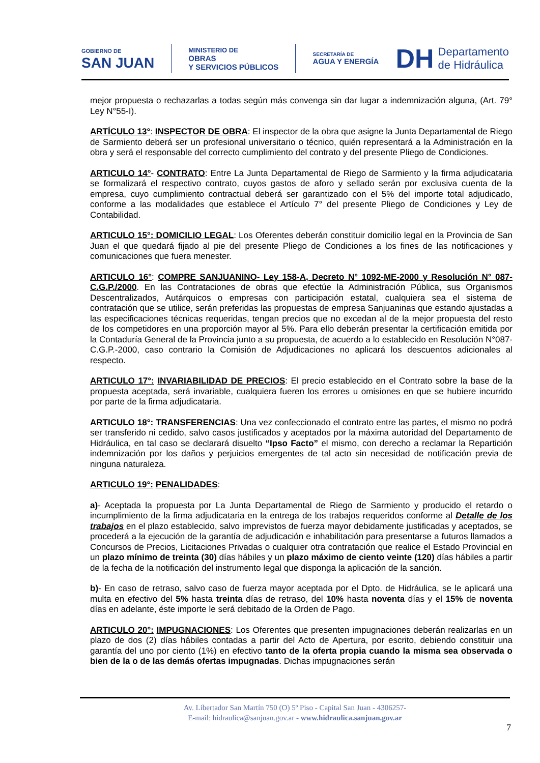GOBIERNO DE
SAN JUAN
MINISTERIO DE
OBRAS
Y SERVICIOS PÚBLICOS
SECRETARÍA DE
AGUA Y ENERGÍA
DH Departamento
de Hidráulica
mejor propuesta o rechazarlas a todas según más convenga sin dar lugar a indemnización alguna, (Art. 79° Ley N°55-I).
ARTÍCULO 13°: INSPECTOR DE OBRA: El inspector de la obra que asigne la Junta Departamental de Riego de Sarmiento deberá ser un profesional universitario o técnico, quién representará a la Administración en la obra y será el responsable del correcto cumplimiento del contrato y del presente Pliego de Condiciones.
ARTICULO 14°- CONTRATO: Entre La Junta Departamental de Riego de Sarmiento y la firma adjudicataria se formalizará el respectivo contrato, cuyos gastos de aforo y sellado serán por exclusiva cuenta de la empresa, cuyo cumplimiento contractual deberá ser garantizado con el 5% del importe total adjudicado, conforme a las modalidades que establece el Artículo 7° del presente Pliego de Condiciones y Ley de Contabilidad.
ARTICULO 15°: DOMICILIO LEGAL: Los Oferentes deberán constituir domicilio legal en la Provincia de San Juan el que quedará fijado al pie del presente Pliego de Condiciones a los fines de las notificaciones y comunicaciones que fuera menester.
ARTICULO 16°: COMPRE SANJUANINO- Ley 158-A, Decreto N° 1092-ME-2000 y Resolución N° 087- C.G.P./2000. En las Contrataciones de obras que efectúe la Administración Pública, sus Organismos Descentralizados, Autárquicos o empresas con participación estatal, cualquiera sea el sistema de contratación que se utilice, serán preferidas las propuestas de empresa Sanjuaninas que estando ajustadas a las especificaciones técnicas requeridas, tengan precios que no excedan al de la mejor propuesta del resto de los competidores en una proporción mayor al 5%. Para ello deberán presentar la certificación emitida por la Contaduría General de la Provincia junto a su propuesta, de acuerdo a lo establecido en Resolución N°087-C.G.P.-2000, caso contrario la Comisión de Adjudicaciones no aplicará los descuentos adicionales al respecto.
ARTICULO 17°: INVARIABILIDAD DE PRECIOS: El precio establecido en el Contrato sobre la base de la propuesta aceptada, será invariable, cualquiera fueren los errores u omisiones en que se hubiere incurrido por parte de la firma adjudicataria.
ARTICULO 18°: TRANSFERENCIAS: Una vez confeccionado el contrato entre las partes, el mismo no podrá ser transferido ni cedido, salvo casos justificados y aceptados por la máxima autoridad del Departamento de Hidráulica, en tal caso se declarará disuelto “Ipso Facto” el mismo, con derecho a reclamar la Repartición indemnización por los daños y perjuicios emergentes de tal acto sin necesidad de notificación previa de ninguna naturaleza.
ARTICULO 19°: PENALIDADES:
a)- Aceptada la propuesta por La Junta Departamental de Riego de Sarmiento y producido el retardo o incumplimiento de la firma adjudicataria en la entrega de los trabajos requeridos conforme al Detalle de los trabajos en el plazo establecido, salvo imprevistos de fuerza mayor debidamente justificadas y aceptados, se procederá a la ejecución de la garantía de adjudicación e inhabilitación para presentarse a futuros llamados a Concursos de Precios, Licitaciones Privadas o cualquier otra contratación que realice el Estado Provincial en un plazo mínimo de treinta (30) días hábiles y un plazo máximo de ciento veinte (120) días hábiles a partir de la fecha de la notificación del instrumento legal que disponga la aplicación de la sanción.
b)- En caso de retraso, salvo caso de fuerza mayor aceptada por el Dpto. de Hidráulica, se le aplicará una multa en efectivo del 5% hasta treinta días de retraso, del 10% hasta noventa días y el 15% de noventa días en adelante, éste importe le será debitado de la Orden de Pago.
ARTICULO 20°: IMPUGNACIONES: Los Oferentes que presenten impugnaciones deberán realizarlas en un plazo de dos (2) días hábiles contadas a partir del Acto de Apertura, por escrito, debiendo constituir una garantía del uno por ciento (1%) en efectivo tanto de la oferta propia cuando la misma sea observada o bien de la o de las demás ofertas impugnadas. Dichas impugnaciones serán
Av. Libertador San Martín 750 (O) 5º Piso - Capital San Juan - 4306257-
E-mail: hidraulica@sanjuan.gov.ar - www.hidraulica.sanjuan.gov.ar
7